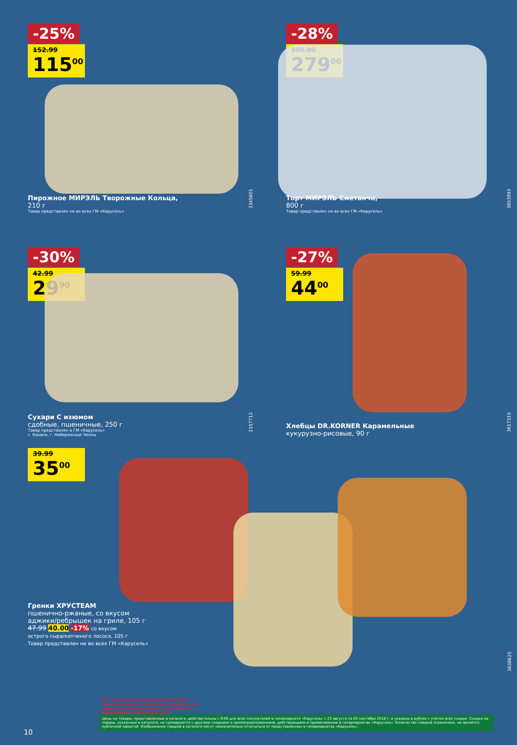-25%
152.99
115<sup>00</sup>
Пирожное МИРЭЛЬ Творожные Кольца,
210 г
Товар представлен не во всех ГМ «Карусель»
3345601
-28%
390.00
279<sup>00</sup>
Торт МИРЭЛЬ Сметанчо,
800 г
Товар представлен не во всех ГМ «Карусель»
3653993
-30%
42.99
29<sup>90</sup>
Сухари С изюмом
сдобные, пшеничные, 250 г
Товар представлен в ГМ «Карусель»
г. Казани, г. Набережные Челны
2157712
-27%
59.99
44<sup>00</sup>
Хлебцы DR.KORNER Карамельные
кукурузно-рисовые, 90 г
3617315
39.99
35<sup>00</sup>
Гренки ХРУСТЕАМ
пшенично-ржаные, со вкусом
аджики/ребрышек на гриле, 105 г
47.99 40.00 -17% со вкусом
острого сыра/копченого лосося, 105 г
Товар представлен не во всех ГМ «Карусель»
3638625
Все акционные цены действительны только по карте постоянного покупателя. Ваша виртуальная карта в мобильном приложении «Моя Карусель».
Цены на товары, представленные в каталоге, действительны с 9:00 для всех покупателей в гипермаркете «Карусель» с 23 августа по 05 сентября 2018 г. и указаны в рублях с учетом всех скидок. Скидки на товары, указанные в каталоге, не суммируются с другими скидками и промопредложениями, действующими и применяемыми в гипермаркетах «Карусель». Количество товаров ограничено, не является публичной офертой. Изображения товаров в каталоге могут незначительно отличаться от представленных в гипермаркетах «Карусель».
10